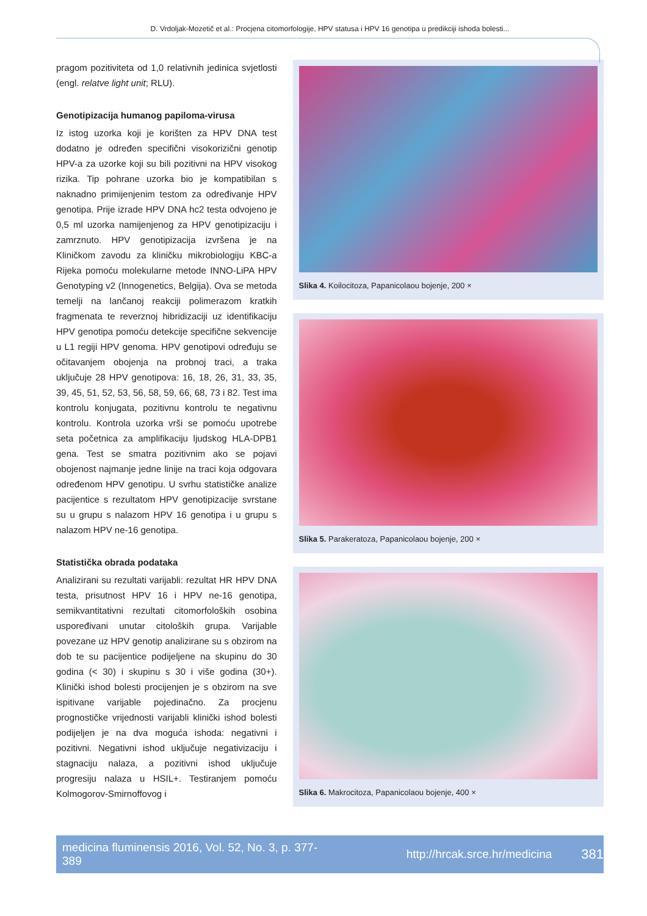D. Vrdoljak-Mozetič et al.: Procjena citomorfologije, HPV statusa i HPV 16 genotipa u predikciji ishoda bolesti...
pragom pozitiviteta od 1,0 relativnih jedinica svjetlosti (engl. relatve light unit; RLU).
Genotipizacija humanog papiloma-virusa
Iz istog uzorka koji je korišten za HPV DNA test dodatno je određen specifični visokorizični genotip HPV-a za uzorke koji su bili pozitivni na HPV visokog rizika. Tip pohrane uzorka bio je kompatibilan s naknadno primijenjenim testom za određivanje HPV genotipa. Prije izrade HPV DNA hc2 testa odvojeno je 0,5 ml uzorka namijenjenog za HPV genotipizaciju i zamrznuto. HPV genotipizacija izvršena je na Kliničkom zavodu za kliničku mikrobiologiju KBC-a Rijeka pomoću molekularne metode INNO-LiPA HPV Genotyping v2 (Innogenetics, Belgija). Ova se metoda temelji na lančanoj reakciji polimerazom kratkih fragmenata te reverznoj hibridizaciji uz identifikaciju HPV genotipa pomoću detekcije specifične sekvencije u L1 regiji HPV genoma. HPV genotipovi određuju se očitavanjem obojenja na probnoj traci, a traka uključuje 28 HPV genotipova: 16, 18, 26, 31, 33, 35, 39, 45, 51, 52, 53, 56, 58, 59, 66, 68, 73 i 82. Test ima kontrolu konjugata, pozitivnu kontrolu te negativnu kontrolu. Kontrola uzorka vrši se pomoću upotrebe seta početnica za amplifikaciju ljudskog HLA-DPB1 gena. Test se smatra pozitivnim ako se pojavi obojenost najmanje jedne linije na traci koja odgovara određenom HPV genotipu. U svrhu statističke analize pacijentice s rezultatom HPV genotipizacije svrstane su u grupu s nalazom HPV 16 genotipa i u grupu s nalazom HPV ne-16 genotipa.
Statistička obrada podataka
Analizirani su rezultati varijabli: rezultat HR HPV DNA testa, prisutnost HPV 16 i HPV ne-16 genotipa, semikvantitativni rezultati citomorfoloških osobina uspoređivani unutar citoloških grupa. Varijable povezane uz HPV genotip analizirane su s obzirom na dob te su pacijentice podijeljene na skupinu do 30 godina (< 30) i skupinu s 30 i više godina (30+). Klinički ishod bolesti procijenjen je s obzirom na sve ispitivane varijable pojedinačno. Za procjenu prognostičke vrijednosti varijabli klinički ishod bolesti podijeljen je na dva moguća ishoda: negativni i pozitivni. Negativni ishod uključuje negativizaciju i stagnaciju nalaza, a pozitivni ishod uključuje progresiju nalaza u HSIL+. Testiranjem pomoću Kolmogorov-Smirnoffovog i
Slika 4. Koilocitoza, Papanicolaou bojenje, 200 ×
Slika 5. Parakeratoza, Papanicolaou bojenje, 200 ×
Slika 6. Makrocitoza, Papanicolaou bojenje, 400 ×
medicina fluminensis 2016, Vol. 52, No. 3, p. 377-389 http://hrcak.srce.hr/medicina 381